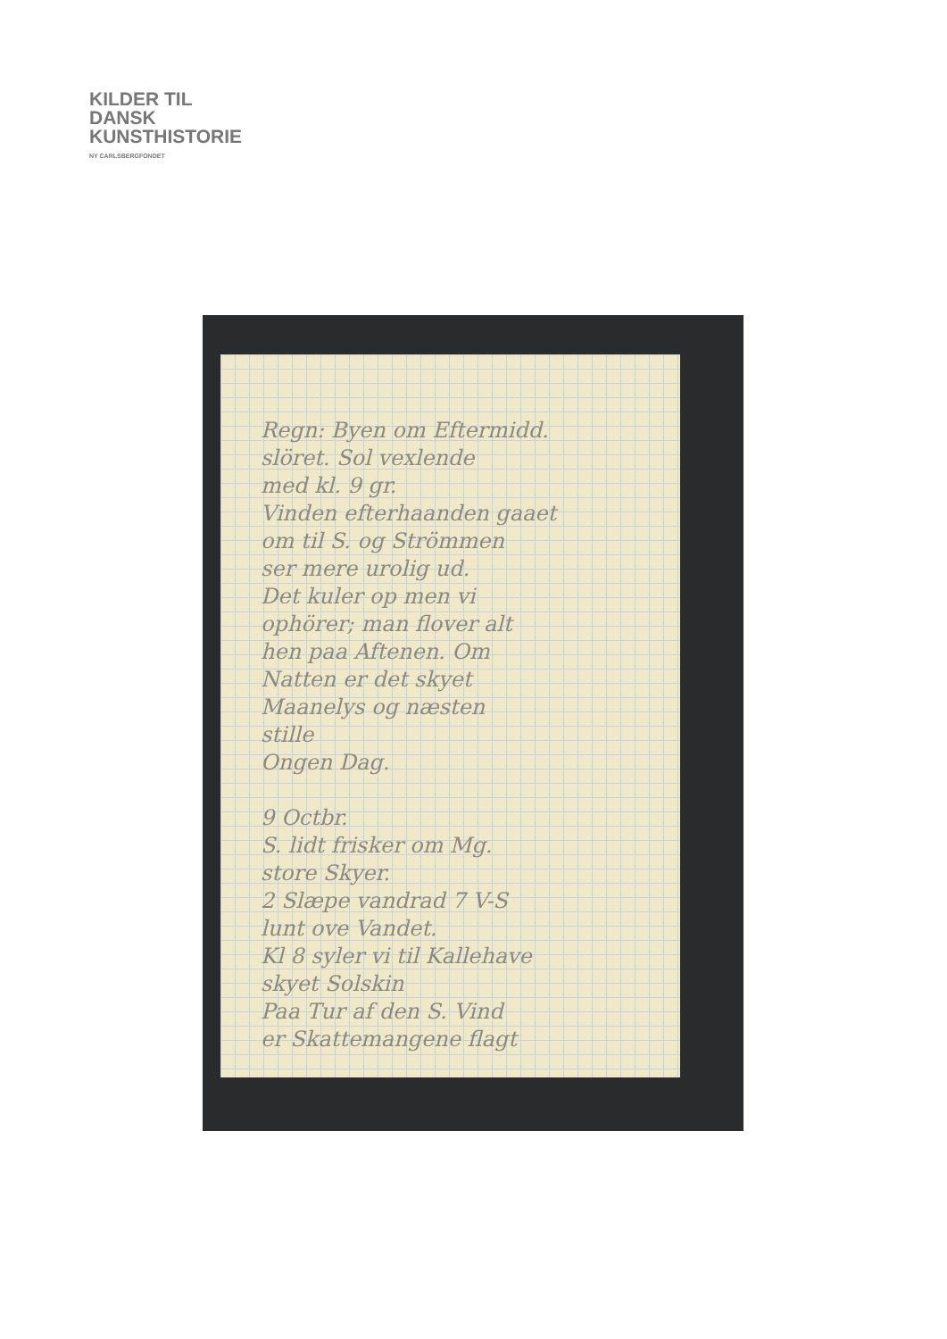KILDER TIL
DANSK
KUNSTHISTORIE
NY CARLSBERGFONDET
Regn: Byen om Eftermidd.
slöret. Sol vexlende
med kl. 9 gr.
Vinden efterhaanden gaaet
om til S. og Strömmen
ser mere urolig ud.
Det kuler op men vi
ophörer; man flover alt
hen paa Aftenen. Om
Natten er det skyet
Maanelys og næsten
stille
Ongen Dag.
9 Octbr.
S. lidt frisker om Mg.
store Skyer.
2 Slæpe vandrad 7 V-S
lunt ove Vandet.
Kl 8 syler vi til Kallehave
skyet Solskin
Paa Tur af den S. Vind
er Skattemangene flagt